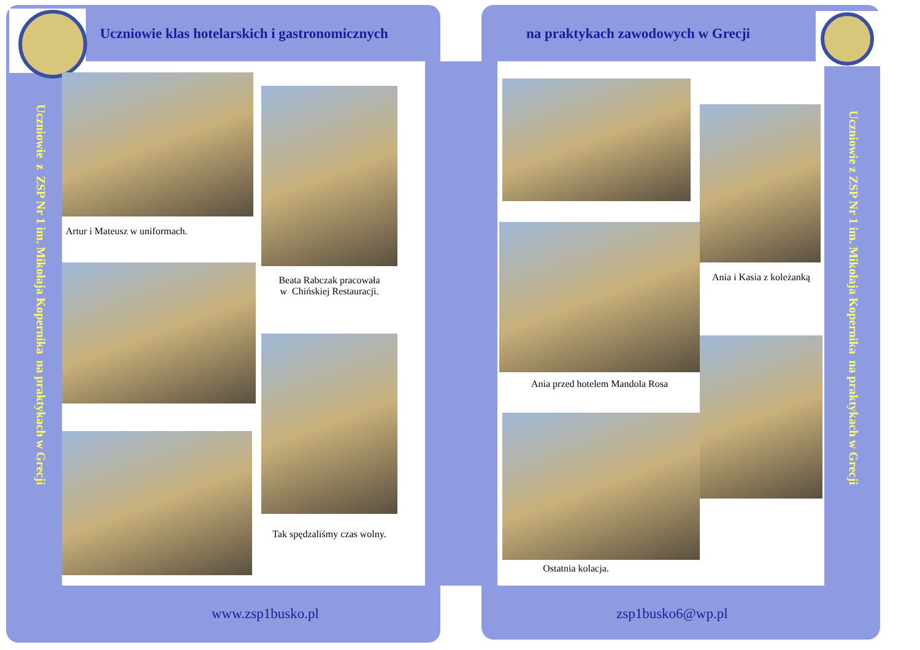Uczniowie klas hotelarskich i gastronomicznych
na praktykach zawodowych w Grecji
Uczniowie z ZSP Nr 1 im. Mikołaja Kopernika na praktykach w Grecji
Artur i Mateusz w uniformach.
Beata Rabczak pracowała
w Chińskiej Restauracji.
Tak spędzaliśmy czas wolny.
Ania i Kasia z koleżanką
Ania przed hotelem Mandola Rosa
Ostatnia kolacja.
Uczniowie z ZSP Nr 1 im. Mikołaja Kopernika na praktykach w Grecji
www.zsp1busko.pl zsp1busko6@wp.pl